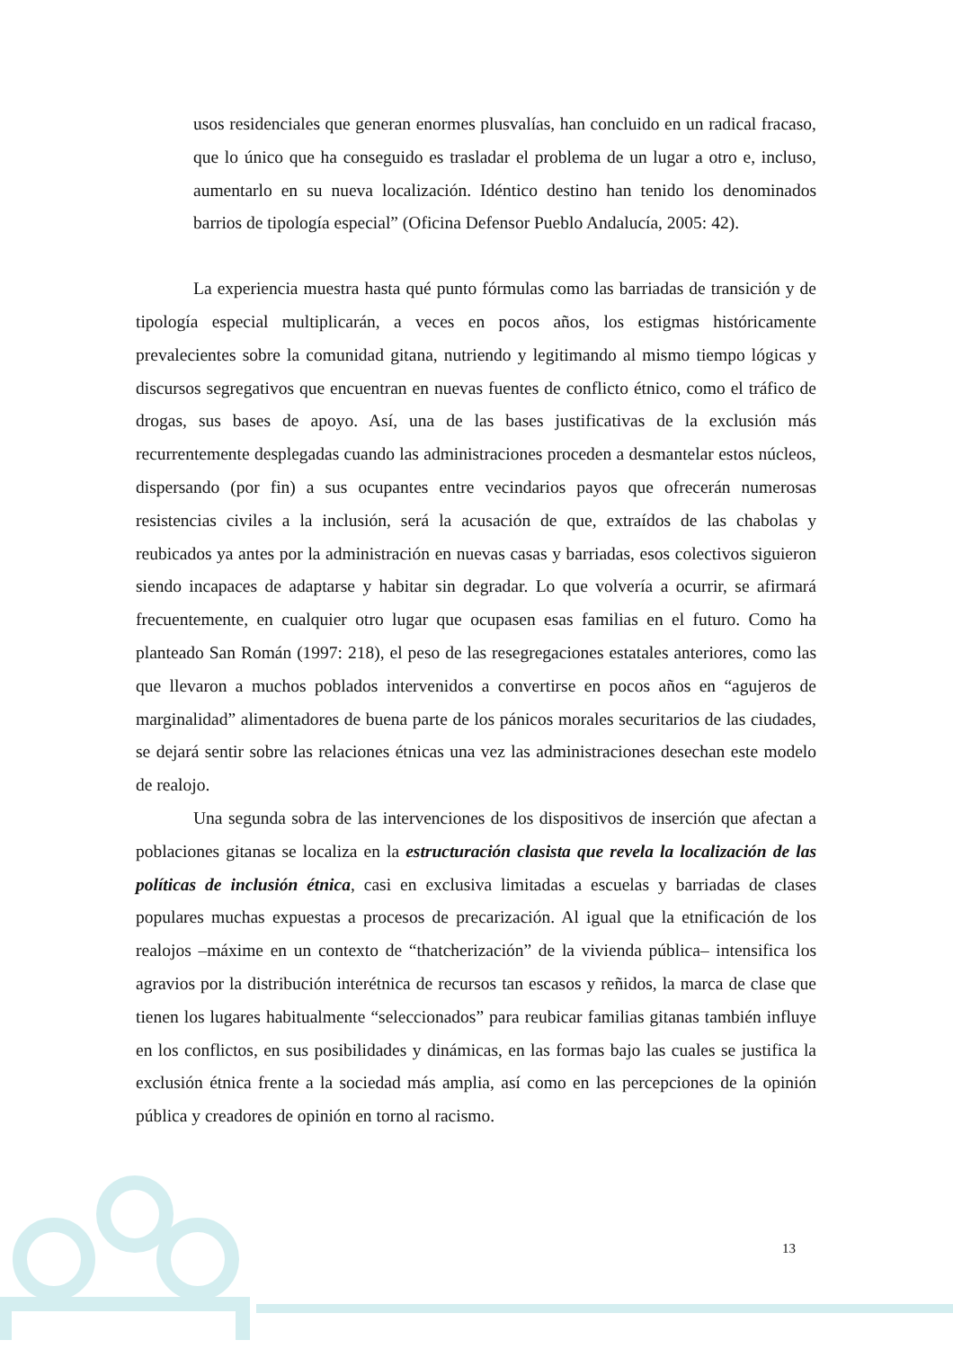usos residenciales que generan enormes plusvalías, han concluido en un radical fracaso, que lo único que ha conseguido es trasladar el problema de un lugar a otro e, incluso, aumentarlo en su nueva localización. Idéntico destino han tenido los denominados barrios de tipología especial” (Oficina Defensor Pueblo Andalucía, 2005: 42).
La experiencia muestra hasta qué punto fórmulas como las barriadas de transición y de tipología especial multiplicarán, a veces en pocos años, los estigmas históricamente prevalecientes sobre la comunidad gitana, nutriendo y legitimando al mismo tiempo lógicas y discursos segregativos que encuentran en nuevas fuentes de conflicto étnico, como el tráfico de drogas, sus bases de apoyo. Así, una de las bases justificativas de la exclusión más recurrentemente desplegadas cuando las administraciones proceden a desmantelar estos núcleos, dispersando (por fin) a sus ocupantes entre vecindarios payos que ofrecerán numerosas resistencias civiles a la inclusión, será la acusación de que, extraídos de las chabolas y reubicados ya antes por la administración en nuevas casas y barriadas, esos colectivos siguieron siendo incapaces de adaptarse y habitar sin degradar. Lo que volvería a ocurrir, se afirmará frecuentemente, en cualquier otro lugar que ocupasen esas familias en el futuro. Como ha planteado San Román (1997: 218), el peso de las resegregaciones estatales anteriores, como las que llevaron a muchos poblados intervenidos a convertirse en pocos años en “agujeros de marginalidad” alimentadores de buena parte de los pánicos morales securitarios de las ciudades, se dejará sentir sobre las relaciones étnicas una vez las administraciones desechan este modelo de realojo.
Una segunda sobra de las intervenciones de los dispositivos de inserción que afectan a poblaciones gitanas se localiza en la estructuración clasista que revela la localización de las políticas de inclusión étnica, casi en exclusiva limitadas a escuelas y barriadas de clases populares muchas expuestas a procesos de precarización. Al igual que la etnificación de los realojos –máxime en un contexto de “thatcherización” de la vivienda pública– intensifica los agravios por la distribución interétnica de recursos tan escasos y reñidos, la marca de clase que tienen los lugares habitualmente “seleccionados” para reubicar familias gitanas también influye en los conflictos, en sus posibilidades y dinámicas, en las formas bajo las cuales se justifica la exclusión étnica frente a la sociedad más amplia, así como en las percepciones de la opinión pública y creadores de opinión en torno al racismo.
13